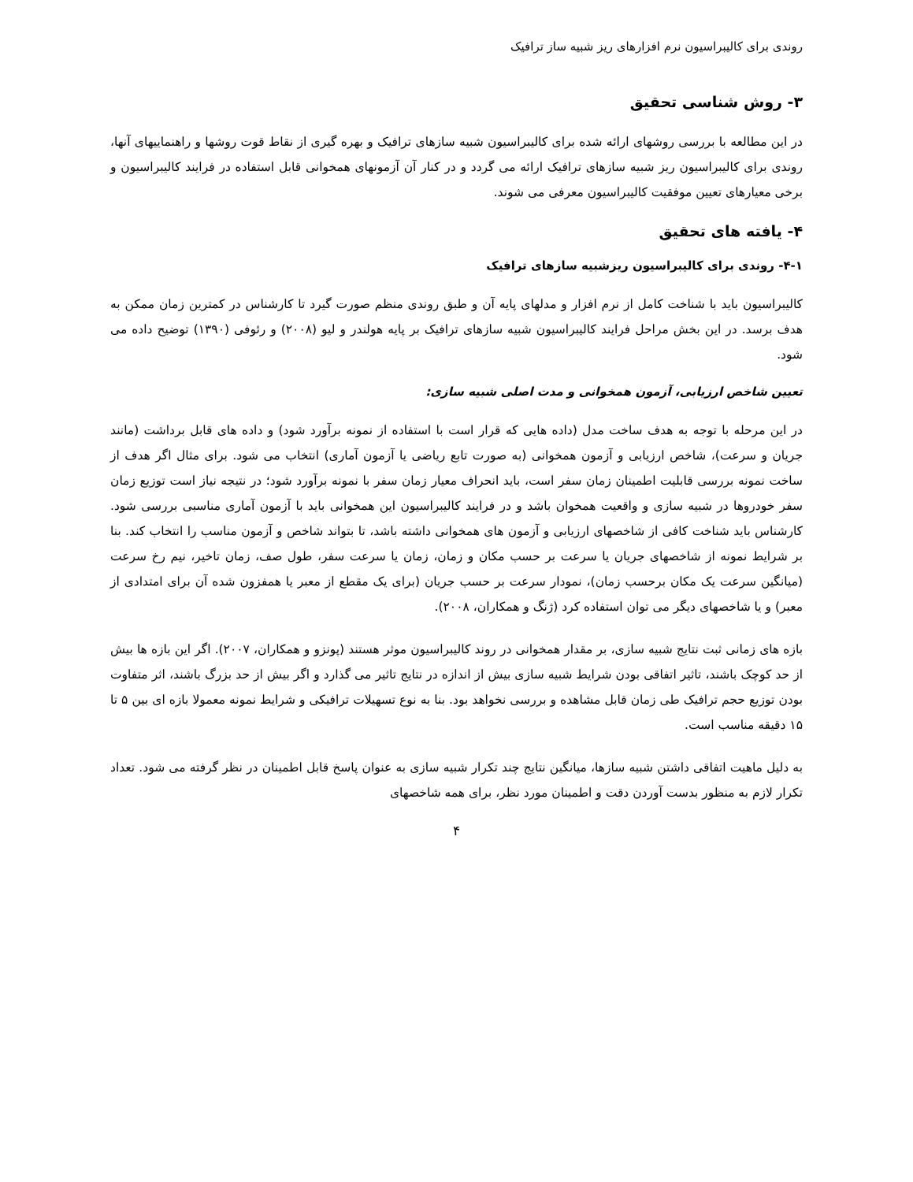روندی برای کالیبراسیون نرم افزارهای ریز شبیه ساز ترافیک
۳- روش شناسی تحقیق
در این مطالعه با بررسی روشهای ارائه شده برای کالیبراسیون شبیه سازهای ترافیک و بهره گیری از نقاط قوت روشها و راهنماییهای آنها، روندی برای کالیبراسیون ریز شبیه سازهای ترافیک ارائه می گردد و در کنار آن آزمونهای همخوانی قابل استفاده در فرایند کالیبراسیون و برخی معیارهای تعیین موفقیت کالیبراسیون معرفی می شوند.
۴- یافته های تحقیق
۴-۱- روندی برای کالیبراسیون ریزشبیه سازهای ترافیک
کالیبراسیون باید با شناخت کامل از نرم افزار و مدلهای پایه آن و طبق روندی منظم صورت گیرد تا کارشناس در کمترین زمان ممکن به هدف برسد. در این بخش مراحل فرایند کالیبراسیون شبیه سازهای ترافیک بر پایه هولندر و لیو (۲۰۰۸) و رئوفی (۱۳۹۰) توضیح داده می شود.
تعیین شاخص ارزیابی، آزمون همخوانی و مدت اصلی شبیه سازی:
در این مرحله با توجه به هدف ساخت مدل (داده هایی که قرار است با استفاده از نمونه برآورد شود) و داده های قابل برداشت (مانند جریان و سرعت)، شاخص ارزیابی و آزمون همخوانی (به صورت تابع ریاضی یا آزمون آماری) انتخاب می شود. برای مثال اگر هدف از ساخت نمونه بررسی قابلیت اطمینان زمان سفر است، باید انحراف معیار زمان سفر با نمونه برآورد شود؛ در نتیجه نیاز است توزیع زمان سفر خودروها در شبیه سازی و واقعیت همخوان باشد و در فرایند کالیبراسیون این همخوانی باید با آزمون آماری مناسبی بررسی شود. کارشناس باید شناخت کافی از شاخصهای ارزیابی و آزمون های همخوانی داشته باشد، تا بتواند شاخص و آزمون مناسب را انتخاب کند. بنا بر شرایط نمونه از شاخصهای جریان یا سرعت بر حسب مکان و زمان، زمان یا سرعت سفر، طول صف، زمان تاخیر، نیم رخ سرعت (میانگین سرعت یک مکان برحسب زمان)، نمودار سرعت بر حسب جریان (برای یک مقطع از معبر یا همفزون شده آن برای امتدادی از معبر) و یا شاخصهای دیگر می توان استفاده کرد (ژنگ و همکاران، ۲۰۰۸).
بازه های زمانی ثبت نتایج شبیه سازی، بر مقدار همخوانی در روند کالیبراسیون موثر هستند (پونزو و همکاران، ۲۰۰۷). اگر این بازه ها بیش از حد کوچک باشند، تاثیر اتفاقی بودن شرایط شبیه سازی بیش از اندازه در نتایج تاثیر می گذارد و اگر بیش از حد بزرگ باشند، اثر متفاوت بودن توزیع حجم ترافیک طی زمان قابل مشاهده و بررسی نخواهد بود. بنا به نوع تسهیلات ترافیکی و شرایط نمونه معمولا بازه ای بین ۵ تا ۱۵ دقیقه مناسب است.
به دلیل ماهیت اتفاقی داشتن شبیه سازها، میانگین نتایج چند تکرار شبیه سازی به عنوان پاسخ قابل اطمینان در نظر گرفته می شود. تعداد تکرار لازم به منظور بدست آوردن دقت و اطمینان مورد نظر، برای همه شاخصهای
۴